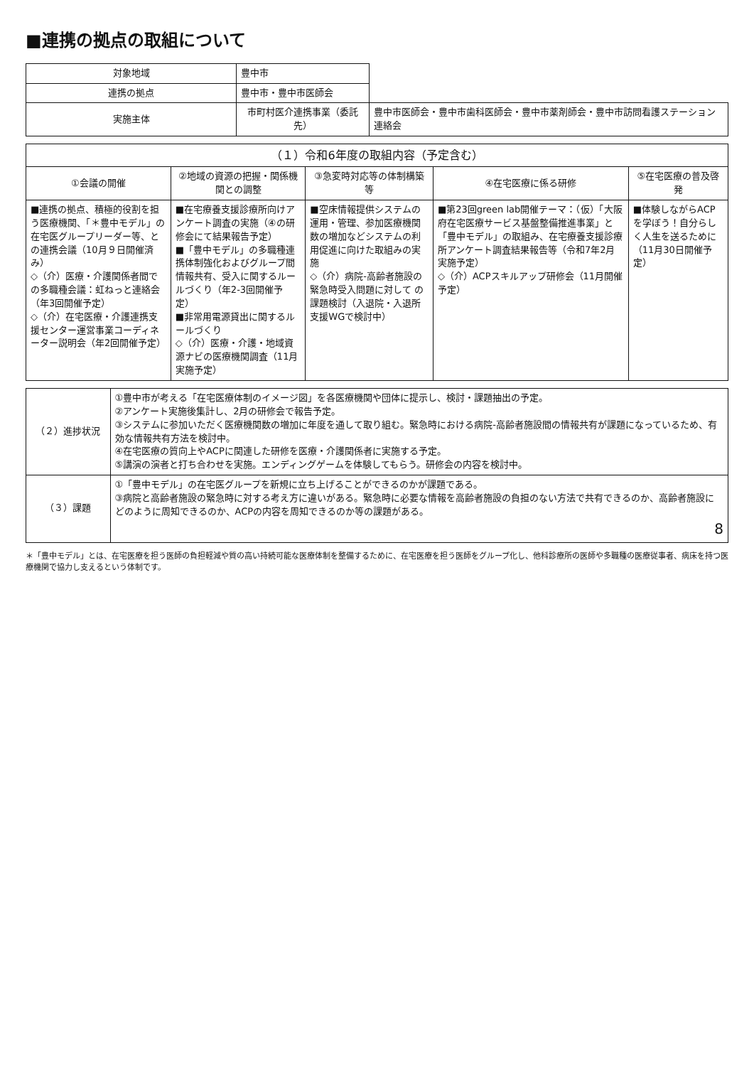■連携の拠点の取組について
| 対象地域 | 豊中市 | |
| 連携の拠点 | 豊中市・豊中市医師会 | |
| 実施主体 | 市町村医介連携事業（委託先） | 豊中市医師会・豊中市歯科医師会・豊中市薬剤師会・豊中市訪問看護ステーション連絡会 |
| （１）令和6年度の取組内容（予定含む） | | | | |
| --- | --- | --- | --- | --- |
| ①会議の開催 | ②地域の資源の把握・関係機関との調整 | ③急変時対応等の体制構築等 | ④在宅医療に係る研修 | ⑤在宅医療の普及啓発 |
| ■連携の拠点、積極的役割を担う医療機関、「＊豊中モデル」の在宅医グループリーダー等、との連携会議（10月９日開催済み） ◇（介）医療・介護関係者間での多職種会議：虹ねっと連絡会（年3回開催予定） ◇（介）在宅医療・介護連携支援センター運営事業コーディネーター説明会（年2回開催予定） | ■在宅療養支援診療所向けアンケート調査の実施（④の研修会にて結果報告予定） ■「豊中モデル」の多職種連携体制強化およびグループ間情報共有、受入に関するルールづくり（年2-3回開催予定） ■非常用電源貸出に関するルールづくり ◇（介）医療・介護・地域資源ナビの医療機関調査（11月実施予定） | ■空床情報提供システムの運用・管理、参加医療機関数の増加などシステムの利用促進に向けた取組みの実施 ◇（介）病院-高齢者施設の緊急時受入問題に対して の課題検討（入退院・入退所支援WGで検討中） | ■第23回green lab開催テーマ：（仮）「大阪府在宅医療サービス基盤整備推進事業」と「豊中モデル」の取組み、在宅療養支援診療所アンケート調査結果報告等（令和7年2月実施予定） ◇（介）ACPスキルアップ研修会（11月開催予定） | ■体験しながらACPを学ぼう！自分らしく人生を送るために（11月30日開催予定） |
| （２）進捗状況 | ①豊中市が考える「在宅医療体制のイメージ図」を各医療機関や団体に提示し、検討・課題抽出の予定。 ②アンケート実施後集計し、2月の研修会で報告予定。 ③システムに参加いただく医療機関数の増加に年度を通して取り組む。緊急時における病院-高齢者施設間の情報共有が課題になっているため、有効な情報共有方法を検討中。 ④在宅医療の質向上やACPに関連した研修を医療・介護関係者に実施する予定。 ⑤講演の演者と打ち合わせを実施。エンディングゲームを体験してもらう。研修会の内容を検討中。 |
| （３）課題 | ①「豊中モデル」の在宅医グループを新規に立ち上げることができるのかが課題である。 ③病院と高齢者施設の緊急時に対する考え方に違いがある。緊急時に必要な情報を高齢者施設の負担のない方法で共有できるのか、高齢者施設にどのように周知できるのか、ACPの内容を周知できるのか等の課題がある。 8 |
＊「豊中モデル」とは、在宅医療を担う医師の負担軽減や質の高い持続可能な医療体制を整備するために、在宅医療を担う医師をグループ化し、他科診療所の医師や多職種の医療従事者、病床を持つ医療機関で協力し支えるという体制です。